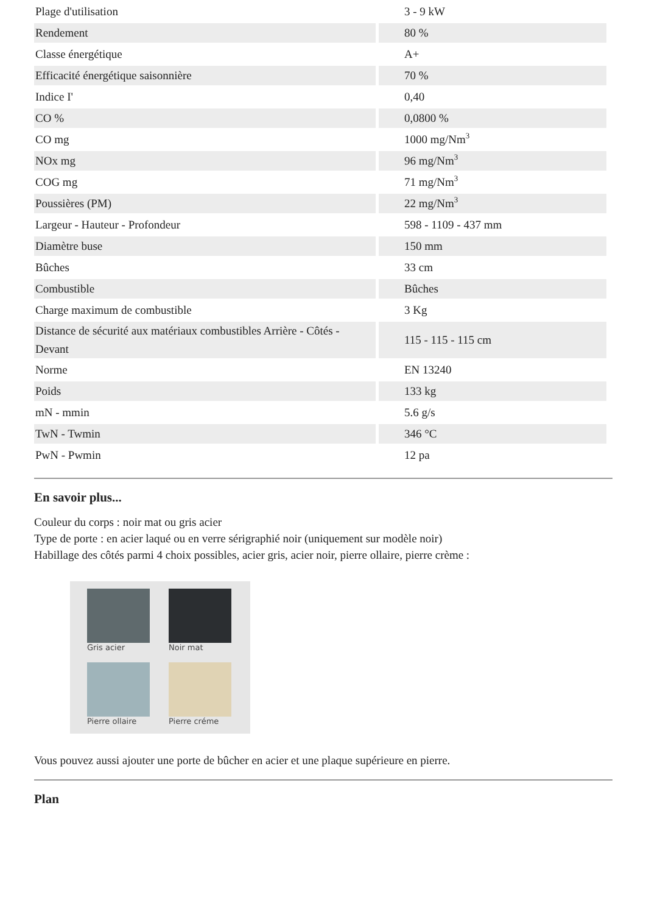| Plage d'utilisation | 3 - 9 kW |
| Rendement | 80 % |
| Classe énergétique | A+ |
| Efficacité énergétique saisonnière | 70 % |
| Indice I' | 0,40 |
| CO % | 0,0800 % |
| CO mg | 1000 mg/Nm<sup>3</sup> |
| NOx mg | 96 mg/Nm<sup>3</sup> |
| COG mg | 71 mg/Nm<sup>3</sup> |
| Poussières (PM) | 22 mg/Nm<sup>3</sup> |
| Largeur - Hauteur - Profondeur | 598 - 1109 - 437 mm |
| Diamètre buse | 150 mm |
| Bûches | 33 cm |
| Combustible | Bûches |
| Charge maximum de combustible | 3 Kg |
| Distance de sécurité aux matériaux combustibles Arrière - Côtés - Devant | 115 - 115 - 115 cm |
| Norme | EN 13240 |
| Poids | 133 kg |
| mN - mmin | 5.6 g/s |
| TwN - Twmin | 346 °C |
| PwN - Pwmin | 12 pa |
En savoir plus...
Couleur du corps : noir mat ou gris acier
Type de porte : en acier laqué ou en verre sérigraphié noir (uniquement sur modèle noir)
Habillage des côtés parmi 4 choix possibles, acier gris, acier noir, pierre ollaire, pierre crème :
Gris acier
Noir mat
Pierre ollaire
Pierre créme
Vous pouvez aussi ajouter une porte de bûcher en acier et une plaque supérieure en pierre.
Plan